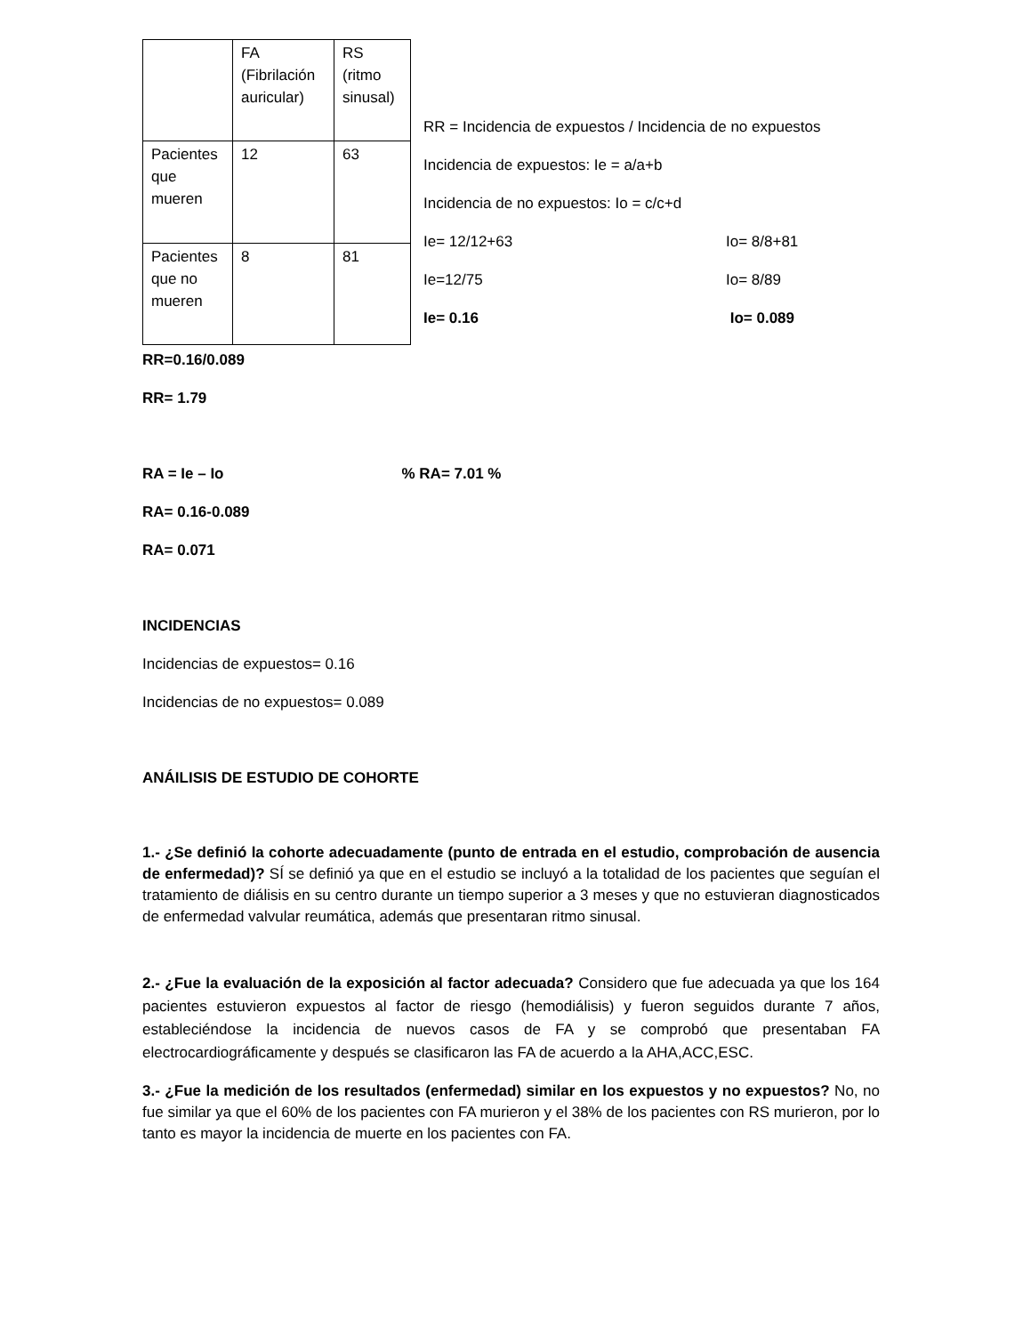| | FA (Fibrilación auricular) | RS (ritmo sinusal) |
| Pacientes que mueren | 12 | 63 |
| Pacientes que no mueren | 8 | 81 |
RR = Incidencia de expuestos / Incidencia de no expuestos
Incidencia de expuestos: Ie = a/a+b
Incidencia de no expuestos: Io = c/c+d
Ie= 12/12+63 Io= 8/8+81
Ie=12/75 Io= 8/89
Ie= 0.16 Io= 0.089
RR=0.16/0.089
RR= 1.79
RA = Ie – Io % RA= 7.01 %
RA= 0.16-0.089
RA= 0.071
INCIDENCIAS
Incidencias de expuestos= 0.16
Incidencias de no expuestos= 0.089
ANÁILISIS DE ESTUDIO DE COHORTE
1.- ¿Se definió la cohorte adecuadamente (punto de entrada en el estudio, comprobación de ausencia de enfermedad)? SÍ se definió ya que en el estudio se incluyó a la totalidad de los pacientes que seguían el tratamiento de diálisis en su centro durante un tiempo superior a 3 meses y que no estuvieran diagnosticados de enfermedad valvular reumática, además que presentaran ritmo sinusal.
2.- ¿Fue la evaluación de la exposición al factor adecuada? Considero que fue adecuada ya que los 164 pacientes estuvieron expuestos al factor de riesgo (hemodiálisis) y fueron seguidos durante 7 años, estableciéndose la incidencia de nuevos casos de FA y se comprobó que presentaban FA electrocardiográficamente y después se clasificaron las FA de acuerdo a la AHA,ACC,ESC.
3.- ¿Fue la medición de los resultados (enfermedad) similar en los expuestos y no expuestos? No, no fue similar ya que el 60% de los pacientes con FA murieron y el 38% de los pacientes con RS murieron, por lo tanto es mayor la incidencia de muerte en los pacientes con FA.